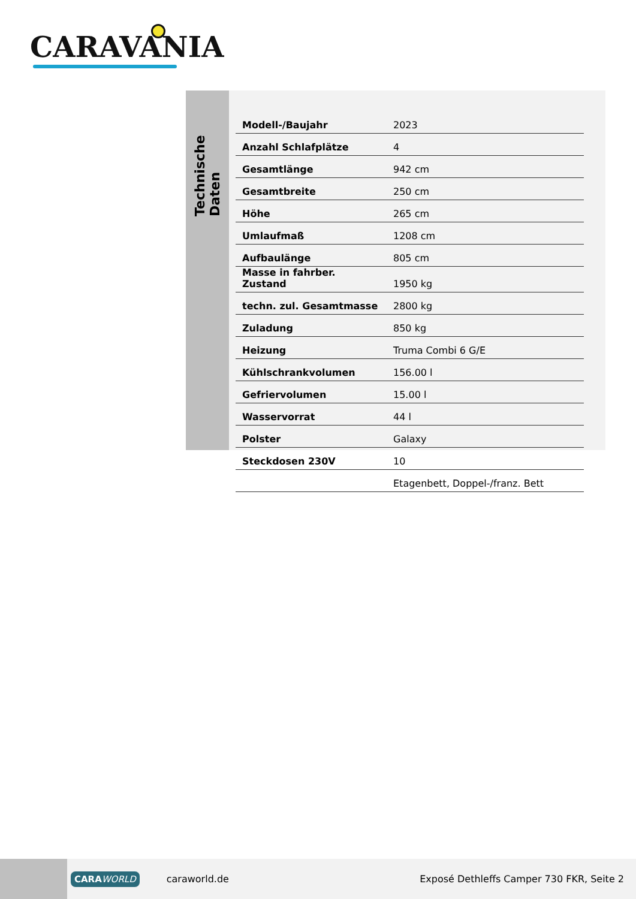CARAVANIA
Technische Daten
| Modell-/Baujahr | 2023 |
| Anzahl Schlafplätze | 4 |
| Gesamtlänge | 942 cm |
| Gesamtbreite | 250 cm |
| Höhe | 265 cm |
| Umlaufmaß | 1208 cm |
| Aufbaulänge | 805 cm |
| Masse in fahrber. Zustand | 1950 kg |
| techn. zul. Gesamtmasse | 2800 kg |
| Zuladung | 850 kg |
| Heizung | Truma Combi 6 G/E |
| Kühlschrankvolumen | 156.00 l |
| Gefriervolumen | 15.00 l |
| Wasservorrat | 44 l |
| Polster | Galaxy |
| Steckdosen 230V | 10 |
| | Etagenbett, Doppel-/franz. Bett |
CARA WORLD caraworld.de Exposé Dethleffs Camper 730 FKR, Seite 2